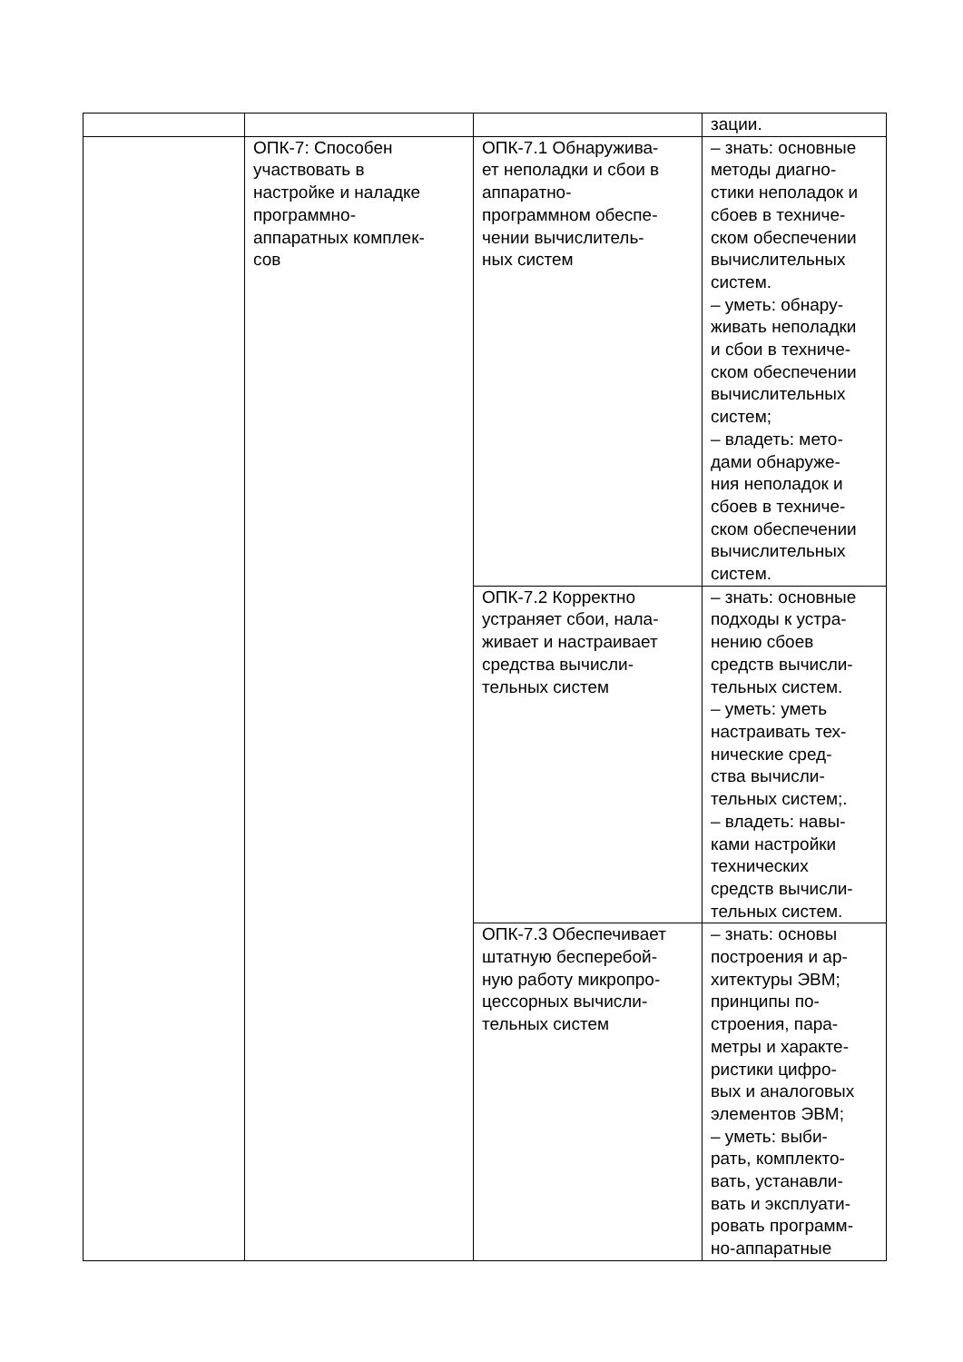| | | | зации. |
| | ОПК-7: Способен участвовать в настройке и наладке программно- аппаратных комплек- сов | ОПК-7.1 Обнаружива- ет неполадки и сбои в аппаратно- программном обеспе- чении вычислитель- ных систем | – знать: основные методы диагно- стики неполадок и сбоев в техниче- ском обеспечении вычислительных систем. – уметь: обнару- живать неполадки и сбои в техниче- ском обеспечении вычислительных систем; – владеть: мето- дами обнаруже- ния неполадок и сбоев в техниче- ском обеспечении вычислительных систем. |
| | | ОПК-7.2 Корректно устраняет сбои, нала- живает и настраивает средства вычисли- тельных систем | – знать: основные подходы к устра- нению сбоев средств вычисли- тельных систем. – уметь: уметь настраивать тех- нические сред- ства вычисли- тельных систем;. – владеть: навы- ками настройки технических средств вычисли- тельных систем. |
| | | ОПК-7.3 Обеспечивает штатную бесперебой- ную работу микропро- цессорных вычисли- тельных систем | – знать: основы построения и ар- хитектуры ЭВМ; принципы по- строения, пара- метры и характе- ристики цифро- вых и аналоговых элементов ЭВМ; – уметь: выби- рать, комплекто- вать, устанавли- вать и эксплуати- ровать программ- но-аппаратные |